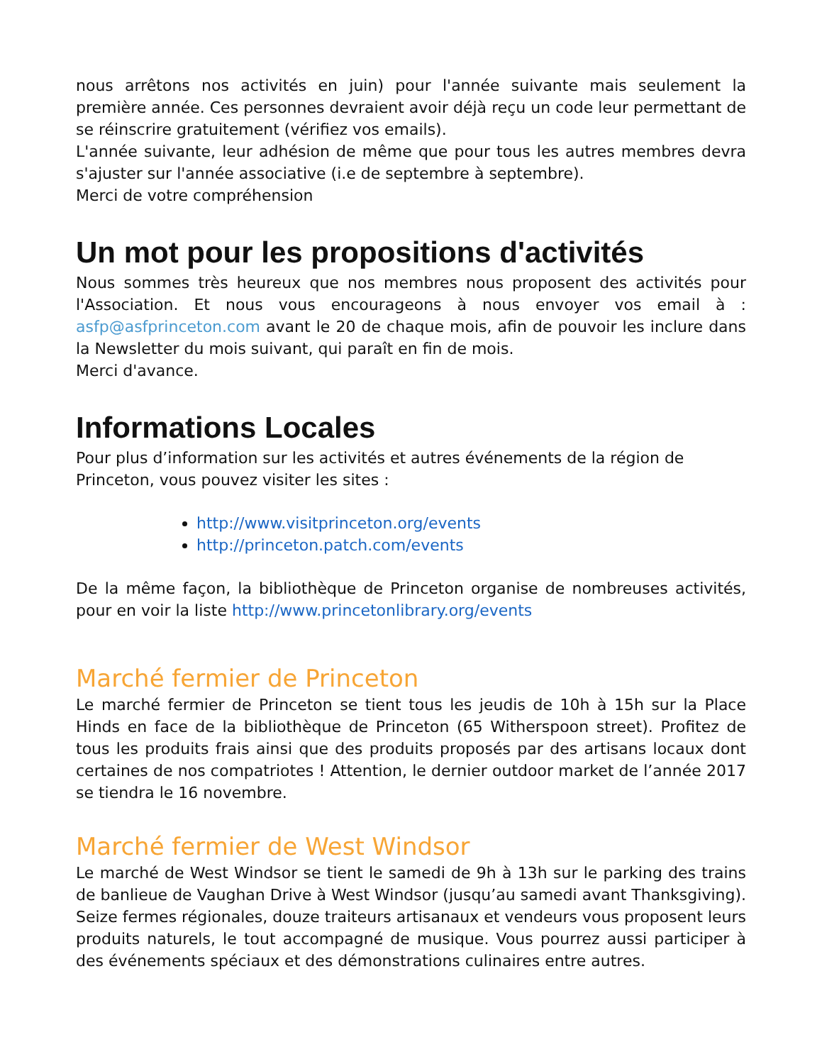nous arrêtons nos activités en juin) pour l'année suivante mais seulement la première année. Ces personnes devraient avoir déjà reçu un code leur permettant de se réinscrire gratuitement (vérifiez vos emails).
L'année suivante, leur adhésion de même que pour tous les autres membres devra s'ajuster sur l'année associative (i.e de septembre à septembre).
Merci de votre compréhension
Un mot pour les propositions d'activités
Nous sommes très heureux que nos membres nous proposent des activités pour l'Association. Et nous vous encourageons à nous envoyer vos email à : asfp@asfprinceton.com avant le 20 de chaque mois, afin de pouvoir les inclure dans la Newsletter du mois suivant, qui paraît en fin de mois.
Merci d'avance.
Informations Locales
Pour plus d’information sur les activités et autres événements de la région de Princeton, vous pouvez visiter les sites :
http://www.visitprinceton.org/events
http://princeton.patch.com/events
De la même façon, la bibliothèque de Princeton organise de nombreuses activités, pour en voir la liste http://www.princetonlibrary.org/events
Marché fermier de Princeton
Le marché fermier de Princeton se tient tous les jeudis de 10h à 15h sur la Place Hinds en face de la bibliothèque de Princeton (65 Witherspoon street). Profitez de tous les produits frais ainsi que des produits proposés par des artisans locaux dont certaines de nos compatriotes ! Attention, le dernier outdoor market de l’année 2017 se tiendra le 16 novembre.
Marché fermier de West Windsor
Le marché de West Windsor se tient le samedi de 9h à 13h sur le parking des trains de banlieue de Vaughan Drive à West Windsor (jusqu’au samedi avant Thanksgiving). Seize fermes régionales, douze traiteurs artisanaux et vendeurs vous proposent leurs produits naturels, le tout accompagné de musique. Vous pourrez aussi participer à des événements spéciaux et des démonstrations culinaires entre autres.